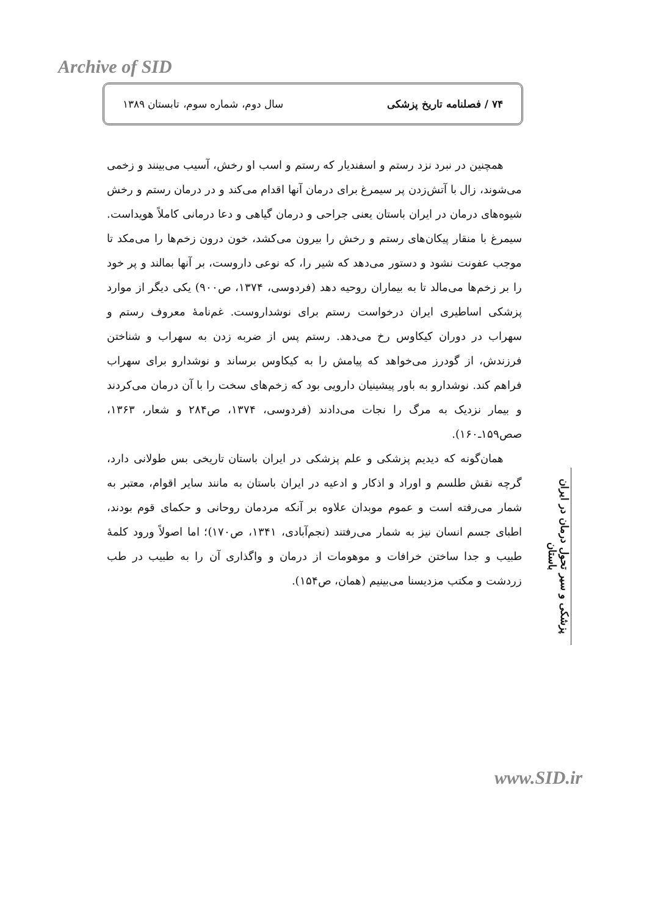Archive of SID
۷۴ / فصلنامه تاریخ پزشکی سال دوم، شماره سوم، تابستان ۱۳۸۹
همچنین در نبرد نزد رستم و اسفندیار که رستم و اسب او رخش، آسیب می‌بینند و زخمی می‌شوند، زال با آتش‌زدن پر سیمرغ برای درمان آنها اقدام می‌کند و در درمان رستم و رخش شیوه‌های درمان در ایران باستان یعنی جراحی و درمان گیاهی و دعا درمانی کاملاً هویداست. سیمرغ با منقار پیکان‌های رستم و رخش را بیرون می‌کشد، خون درون زخم‌ها را می‌مکد تا موجب عفونت نشود و دستور می‌دهد که شیر را، که نوعی داروست، بر آنها بمالند و پر خود را بر زخم‌ها می‌مالد تا به بیماران روحیه دهد (فردوسی، ۱۳۷۴، ص۹۰۰) یکی دیگر از موارد پزشکی اساطیری ایران درخواست رستم برای نوشداروست. غم‌نامهٔ معروف رستم و سهراب در دوران کیکاوس رخ می‌دهد. رستم پس از ضربه زدن به سهراب و شناختن فرزندش، از گودرز می‌خواهد که پیامش را به کیکاوس برساند و نوشدارو برای سهراب فراهم کند. نوشدارو به باور پیشینیان دارویی بود که زخم‌های سخت را با آن درمان می‌کردند و بیمار نزدیک به مرگ را نجات می‌دادند (فردوسی، ۱۳۷۴، ص۲۸۴ و شعار، ۱۳۶۳، صص۱۵۹ـ۱۶۰).
همان‌گونه که دیدیم پزشکی و علم پزشکی در ایران باستان تاریخی بس طولانی دارد، گرچه نقش طلسم و اوراد و اذکار و ادعیه در ایران باستان به مانند سایر اقوام، معتبر به شمار می‌رفته است و عموم موبدان علاوه بر آنکه مردمان روحانی و حکمای قوم بودند، اطبای جسم انسان نیز به شمار می‌رفتند (نجم‌آبادی، ۱۳۴۱، ص۱۷۰)؛ اما اصولاً ورود کلمهٔ طبیب و جدا ساختن خرافات و موهومات از درمان و واگذاری آن را به طبیب در طب زردشت و مکتب مزدیسنا می‌بینیم (همان، ص۱۵۴).
پزشکی و سیر تحول درمان در ایران باستان
www.SID.ir